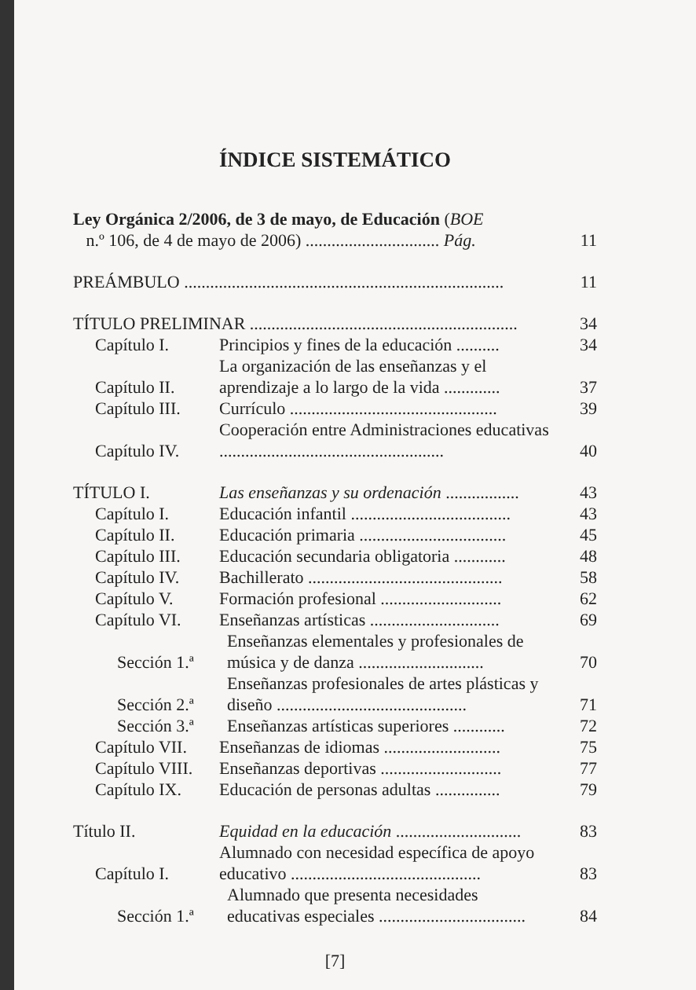ÍNDICE SISTEMÁTICO
Ley Orgánica 2/2006, de 3 de mayo, de Educación (BOE
n.º 106, de 4 de mayo de 2006) ............................... Pág.
11
PREÁMBULO ..........................................................................
11
TÍTULO PRELIMINAR ..............................................................
34
Capítulo I.
Principios y fines de la educación ..........
34
Capítulo II.
La organización de las enseñanzas y el aprendizaje a lo largo de la vida .............
37
Capítulo III.
Currículo ................................................
39
Capítulo IV.
Cooperación entre Administraciones educativas ....................................................
40
TÍTULO I.
Las enseñanzas y su ordenación .................
43
Capítulo I.
Educación infantil .....................................
43
Capítulo II.
Educación primaria ..................................
45
Capítulo III.
Educación secundaria obligatoria ............
48
Capítulo IV.
Bachillerato .............................................
58
Capítulo V.
Formación profesional ............................
62
Capítulo VI.
Enseñanzas artísticas ..............................
69
Sección 1.ª
Enseñanzas elementales y profesionales de música y de danza .............................
70
Sección 2.ª
Enseñanzas profesionales de artes plásticas y diseño ............................................
71
Sección 3.ª
Enseñanzas artísticas superiores ............
72
Capítulo VII.
Enseñanzas de idiomas ...........................
75
Capítulo VIII.
Enseñanzas deportivas ............................
77
Capítulo IX.
Educación de personas adultas ...............
79
Título II.
Equidad en la educación .............................
83
Capítulo I.
Alumnado con necesidad específica de apoyo educativo ............................................
83
Sección 1.ª
Alumnado que presenta necesidades educativas especiales ..................................
84
[7]